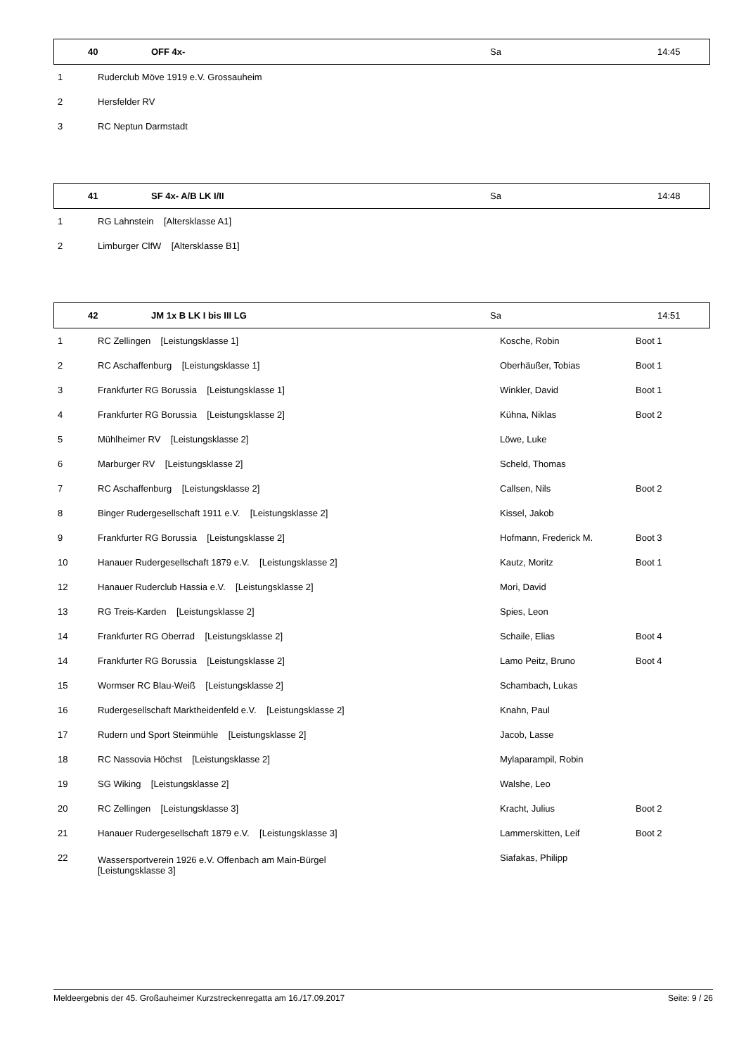| | 40 | OFF 4x- | Sa | 14:45 |
| 1 | Ruderclub Möve 1919 e.V. Grossauheim | | |
| 2 | Hersfelder RV | | |
| 3 | RC Neptun Darmstadt | | |
| | 41 | SF 4x- A/B LK I/II | Sa | 14:48 |
| 1 | RG Lahnstein [Altersklasse A1] | | |
| 2 | Limburger ClfW [Altersklasse B1] | | |
| | 42 | JM 1x B LK I bis III LG | Sa | 14:51 |
| 1 | RC Zellingen [Leistungsklasse 1] | Kosche, Robin | Boot 1 |
| 2 | RC Aschaffenburg [Leistungsklasse 1] | Oberhäußer, Tobias | Boot 1 |
| 3 | Frankfurter RG Borussia [Leistungsklasse 1] | Winkler, David | Boot 1 |
| 4 | Frankfurter RG Borussia [Leistungsklasse 2] | Kühna, Niklas | Boot 2 |
| 5 | Mühlheimer RV [Leistungsklasse 2] | Löwe, Luke | |
| 6 | Marburger RV [Leistungsklasse 2] | Scheld, Thomas | |
| 7 | RC Aschaffenburg [Leistungsklasse 2] | Callsen, Nils | Boot 2 |
| 8 | Binger Rudergesellschaft 1911 e.V. [Leistungsklasse 2] | Kissel, Jakob | |
| 9 | Frankfurter RG Borussia [Leistungsklasse 2] | Hofmann, Frederick M. | Boot 3 |
| 10 | Hanauer Rudergesellschaft 1879 e.V. [Leistungsklasse 2] | Kautz, Moritz | Boot 1 |
| 12 | Hanauer Ruderclub Hassia e.V. [Leistungsklasse 2] | Mori, David | |
| 13 | RG Treis-Karden [Leistungsklasse 2] | Spies, Leon | |
| 14 | Frankfurter RG Oberrad [Leistungsklasse 2] | Schaile, Elias | Boot 4 |
| 14 | Frankfurter RG Borussia [Leistungsklasse 2] | Lamo Peitz, Bruno | Boot 4 |
| 15 | Wormser RC Blau-Weiß [Leistungsklasse 2] | Schambach, Lukas | |
| 16 | Rudergesellschaft Marktheidenfeld e.V. [Leistungsklasse 2] | Knahn, Paul | |
| 17 | Rudern und Sport Steinmühle [Leistungsklasse 2] | Jacob, Lasse | |
| 18 | RC Nassovia Höchst [Leistungsklasse 2] | Mylaparampil, Robin | |
| 19 | SG Wiking [Leistungsklasse 2] | Walshe, Leo | |
| 20 | RC Zellingen [Leistungsklasse 3] | Kracht, Julius | Boot 2 |
| 21 | Hanauer Rudergesellschaft 1879 e.V. [Leistungsklasse 3] | Lammerskitten, Leif | Boot 2 |
| 22 | Wassersportverein 1926 e.V. Offenbach am Main-Bürgel [Leistungsklasse 3] | Siafakas, Philipp | |
Meldeergebnis der 45. Großauheimer Kurzstreckenregatta am 16./17.09.2017 Seite: 9 / 26